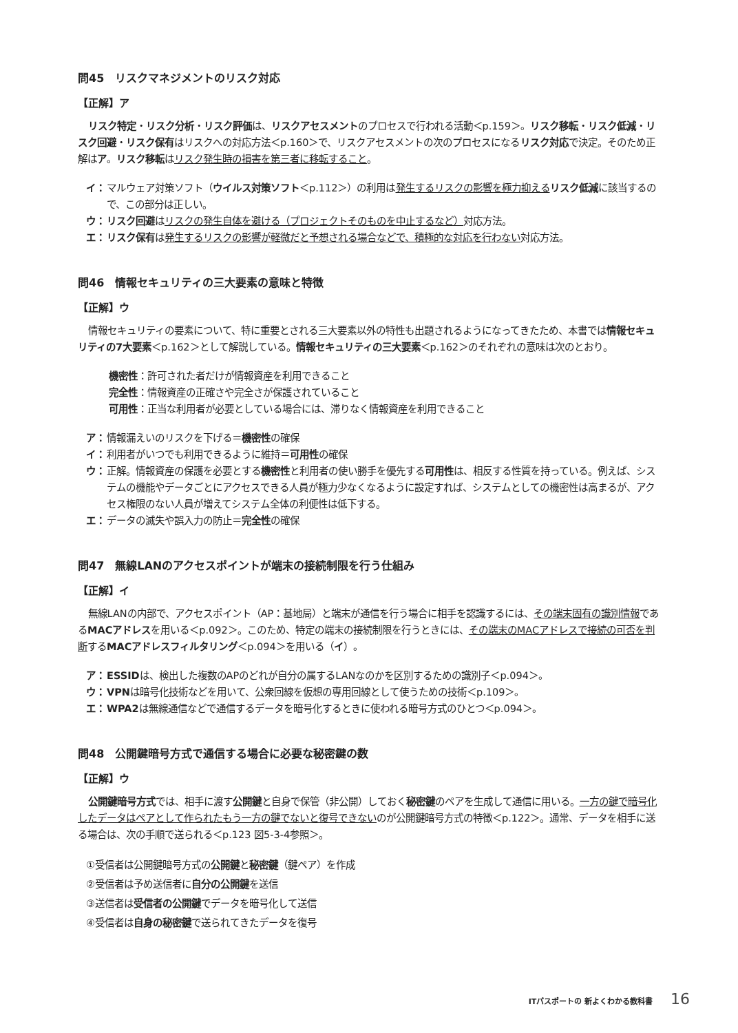問45　リスクマネジメントのリスク対応
【正解】ア
リスク特定・リスク分析・リスク評価は、リスクアセスメントのプロセスで行われる活動＜p.159＞。リスク移転・リスク低減・リスク回避・リスク保有はリスクへの対応方法＜p.160＞で、リスクアセスメントの次のプロセスになるリスク対応で決定。そのため正解はア。リスク移転はリスク発生時の損害を第三者に移転すること。
イ： マルウェア対策ソフト（ウイルス対策ソフト＜p.112＞）の利用は発生するリスクの影響を極力抑える リスク低減に該当するので、この部分は正しい。
ウ： リスク回避はリスクの発生自体を避ける（プロジェクトそのものを中止するなど）対応方法。
エ： リスク保有は発生するリスクの影響が軽微だと予想される場合などで、積極的な対応を行わない対応方法。
問46　情報セキュリティの三大要素の意味と特徴
【正解】ウ
情報セキュリティの要素について、特に重要とされる三大要素以外の特性も出題されるようになってきたため、本書では情報セキュリティの7大要素＜p.162＞として解説している。情報セキュリティの三大要素＜p.162＞のそれぞれの意味は次のとおり。
機密性：許可された者だけが情報資産を利用できること
完全性：情報資産の正確さや完全さが保護されていること
可用性：正当な利用者が必要としている場合には、滞りなく情報資産を利用できること
ア： 情報漏えいのリスクを下げる＝機密性の確保
イ： 利用者がいつでも利用できるように維持＝可用性の確保
ウ： 正解。情報資産の保護を必要とする機密性と利用者の使い勝手を優先する可用性は、相反する性質を持っている。例えば、システムの機能やデータごとにアクセスできる人員が極力少なくなるように設定すれば、システムとしての機密性は高まるが、アクセス権限のない人員が増えてシステム全体の利便性は低下する。
エ： データの滅失や誤入力の防止＝完全性の確保
問47　無線LANのアクセスポイントが端末の接続制限を行う仕組み
【正解】イ
無線LANの内部で、アクセスポイント（AP：基地局）と端末が通信を行う場合に相手を認識するには、その端末固有の識別情報であるMACアドレスを用いる＜p.092＞。このため、特定の端末の接続制限を行うときには、その端末のMACアドレスで接続の可否を判断するMACアドレスフィルタリング＜p.094＞を用いる（イ）。
ア： ESSIDは、検出した複数のAPのどれが自分の属するLANなのかを区別するための識別子＜p.094＞。
ウ： VPNは暗号化技術などを用いて、公衆回線を仮想の専用回線として使うための技術＜p.109＞。
エ： WPA2は無線通信などで通信するデータを暗号化するときに使われる暗号方式のひとつ＜p.094＞。
問48　公開鍵暗号方式で通信する場合に必要な秘密鍵の数
【正解】ウ
公開鍵暗号方式では、相手に渡す公開鍵と自身で保管（非公開）しておく秘密鍵のペアを生成して通信に用いる。一方の鍵で暗号化したデータはペアとして作られたもう一方の鍵でないと復号できないのが公開鍵暗号方式の特徴＜p.122＞。通常、データを相手に送る場合は、次の手順で送られる＜p.123 図5-3-4参照＞。
①受信者は公開鍵暗号方式の公開鍵と秘密鍵（鍵ペア）を作成
②受信者は予め送信者に自分の公開鍵を送信
③送信者は受信者の公開鍵でデータを暗号化して送信
④受信者は自身の秘密鍵で送られてきたデータを復号
ITパスポートの 新よくわかる教科書 16